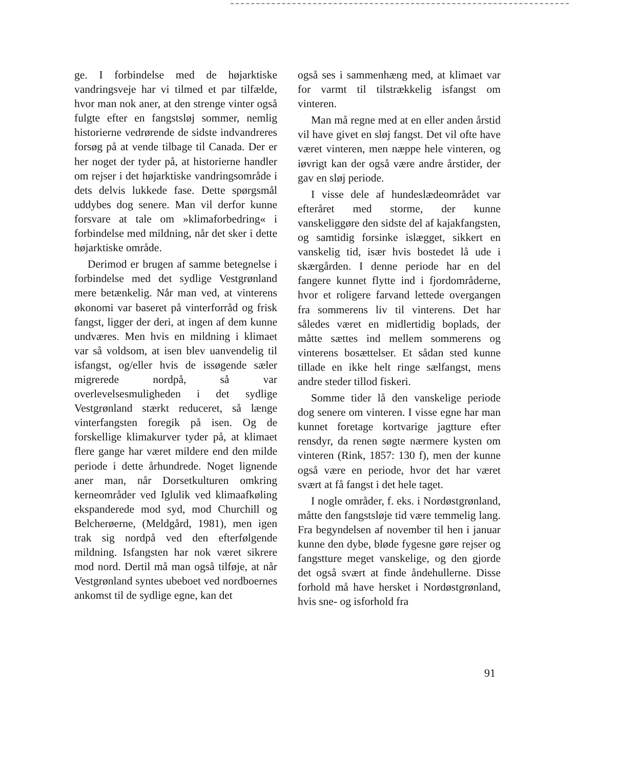ge. I forbindelse med de højarktiske vandringsveje har vi tilmed et par tilfælde, hvor man nok aner, at den strenge vinter også fulgte efter en fangstsløj sommer, nemlig historierne vedrørende de sidste indvandreres forsøg på at vende tilbage til Canada. Der er her noget der tyder på, at historierne handler om rejser i det højarktiske vandringsområde i dets delvis lukkede fase. Dette spørgsmål uddybes dog senere. Man vil derfor kunne forsvare at tale om »klimaforbedring« i forbindelse med mildning, når det sker i dette højarktiske område.
Derimod er brugen af samme betegnelse i forbindelse med det sydlige Vestgrønland mere betænkelig. Når man ved, at vinterens økonomi var baseret på vinterforråd og frisk fangst, ligger der deri, at ingen af dem kunne undværes. Men hvis en mildning i klimaet var så voldsom, at isen blev uanvendelig til isfangst, og/eller hvis de issøgende sæler migrerede nordpå, så var overlevelsesmuligheden i det sydlige Vestgrønland stærkt reduceret, så længe vinterfangsten foregik på isen. Og de forskellige klimakurver tyder på, at klimaet flere gange har været mildere end den milde periode i dette århundrede. Noget lignende aner man, når Dorsetkulturen omkring kerneområder ved Iglulik ved klimaafkøling ekspanderede mod syd, mod Churchill og Belcherøerne, (Meldgård, 1981), men igen trak sig nordpå ved den efterfølgende mildning. Isfangsten har nok været sikrere mod nord. Dertil må man også tilføje, at når Vestgrønland syntes ubeboet ved nordboernes ankomst til de sydlige egne, kan det
også ses i sammenhæng med, at klimaet var for varmt til tilstrækkelig isfangst om vinteren.
Man må regne med at en eller anden årstid vil have givet en sløj fangst. Det vil ofte have været vinteren, men næppe hele vinteren, og iøvrigt kan der også være andre årstider, der gav en sløj periode.
I visse dele af hundeslædeområdet var efteråret med storme, der kunne vanskeliggøre den sidste del af kajakfangsten, og samtidig forsinke islægget, sikkert en vanskelig tid, især hvis bostedet lå ude i skærgården. I denne periode har en del fangere kunnet flytte ind i fjordområderne, hvor et roligere farvand lettede overgangen fra sommerens liv til vinterens. Det har således været en midlertidig boplads, der måtte sættes ind mellem sommerens og vinterens bosættelser. Et sådan sted kunne tillade en ikke helt ringe sælfangst, mens andre steder tillod fiskeri.
Somme tider lå den vanskelige periode dog senere om vinteren. I visse egne har man kunnet foretage kortvarige jagtture efter rensdyr, da renen søgte nærmere kysten om vinteren (Rink, 1857: 130 f), men der kunne også være en periode, hvor det har været svært at få fangst i det hele taget.
I nogle områder, f. eks. i Nordøstgrønland, måtte den fangstsløje tid være temmelig lang. Fra begyndelsen af november til hen i januar kunne den dybe, bløde fygesne gøre rejser og fangstture meget vanskelige, og den gjorde det også svært at finde åndehullerne. Disse forhold må have hersket i Nordøstgrønland, hvis sne- og isforhold fra
91